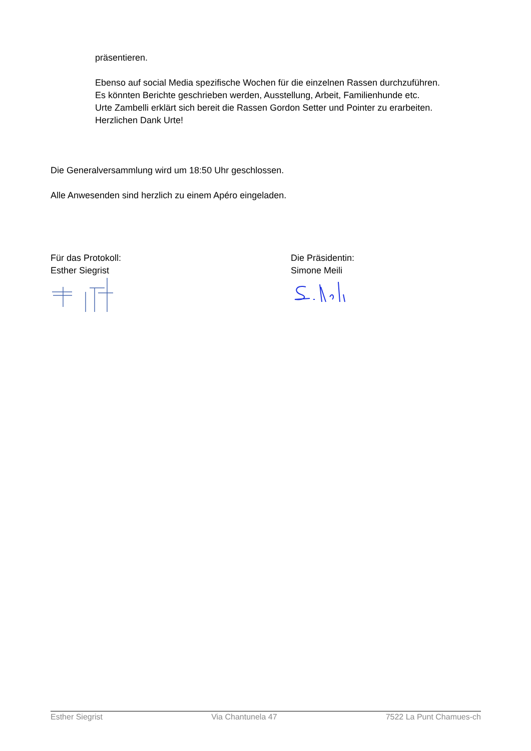präsentieren.
Ebenso auf social Media spezifische Wochen für die einzelnen Rassen durchzuführen.
Es könnten Berichte geschrieben werden, Ausstellung, Arbeit, Familienhunde etc.
Urte Zambelli erklärt sich bereit die Rassen Gordon Setter und Pointer zu erarbeiten.
Herzlichen Dank Urte!
Die Generalversammlung wird um 18:50 Uhr geschlossen.
Alle Anwesenden sind herzlich zu einem Apéro eingeladen.
Für das Protokoll:
Esther Siegrist
Die Präsidentin:
Simone Meili
Esther Siegrist Via Chantunela 47 7522 La Punt Chamues-ch